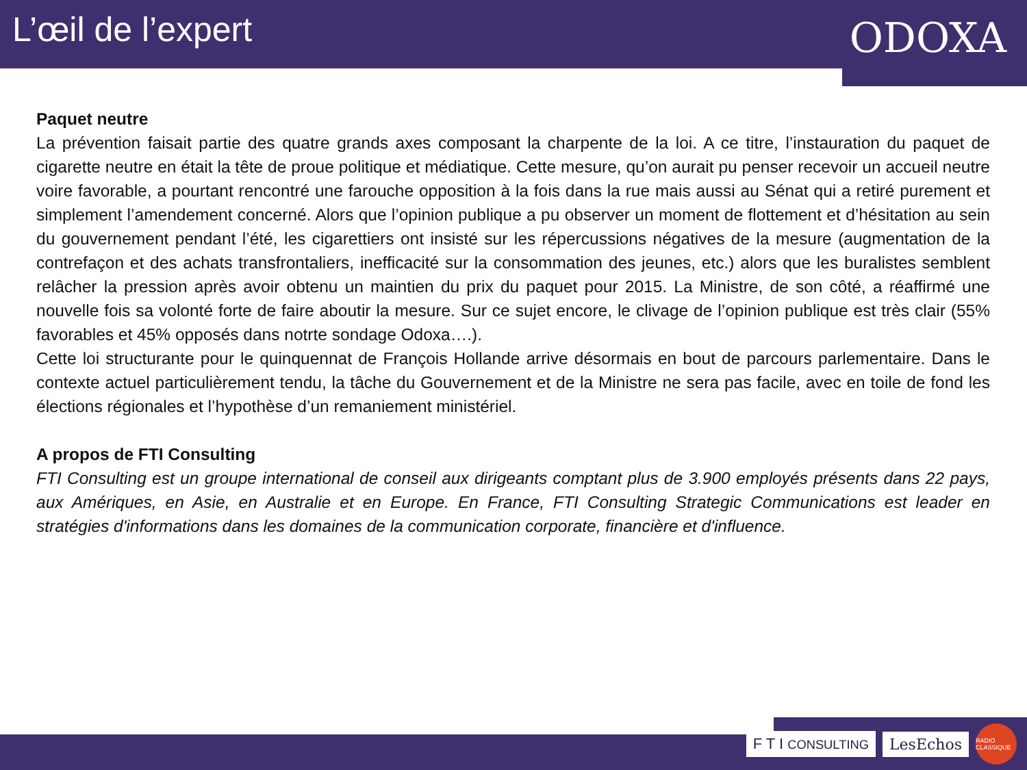L’œil de l’expert
ODOXA
Paquet neutre
La prévention faisait partie des quatre grands axes composant la charpente de la loi. A ce titre, l’instauration du paquet de cigarette neutre en était la tête de proue politique et médiatique. Cette mesure, qu’on aurait pu penser recevoir un accueil neutre voire favorable, a pourtant rencontré une farouche opposition à la fois dans la rue mais aussi au Sénat qui a retiré purement et simplement l’amendement concerné. Alors que l’opinion publique a pu observer un moment de flottement et d’hésitation au sein du gouvernement pendant l’été, les cigarettiers ont insisté sur les répercussions négatives de la mesure (augmentation de la contrefaçon et des achats transfrontaliers, inefficacité sur la consommation des jeunes, etc.) alors que les buralistes semblent relâcher la pression après avoir obtenu un maintien du prix du paquet pour 2015. La Ministre, de son côté, a réaffirmé une nouvelle fois sa volonté forte de faire aboutir la mesure. Sur ce sujet encore, le clivage de l’opinion publique est très clair (55% favorables et 45% opposés dans notrte sondage Odoxa….).
Cette loi structurante pour le quinquennat de François Hollande arrive désormais en bout de parcours parlementaire. Dans le contexte actuel particulièrement tendu, la tâche du Gouvernement et de la Ministre ne sera pas facile, avec en toile de fond les élections régionales et l’hypothèse d’un remaniement ministériel.
A propos de FTI Consulting
FTI Consulting est un groupe international de conseil aux dirigeants comptant plus de 3.900 employés présents dans 22 pays, aux Amériques, en Asie, en Australie et en Europe. En France, FTI Consulting Strategic Communications est leader en stratégies d'informations dans les domaines de la communication corporate, financière et d'influence.
F T I CONSULTING
LesEchos
RADIO CLASSIQUE